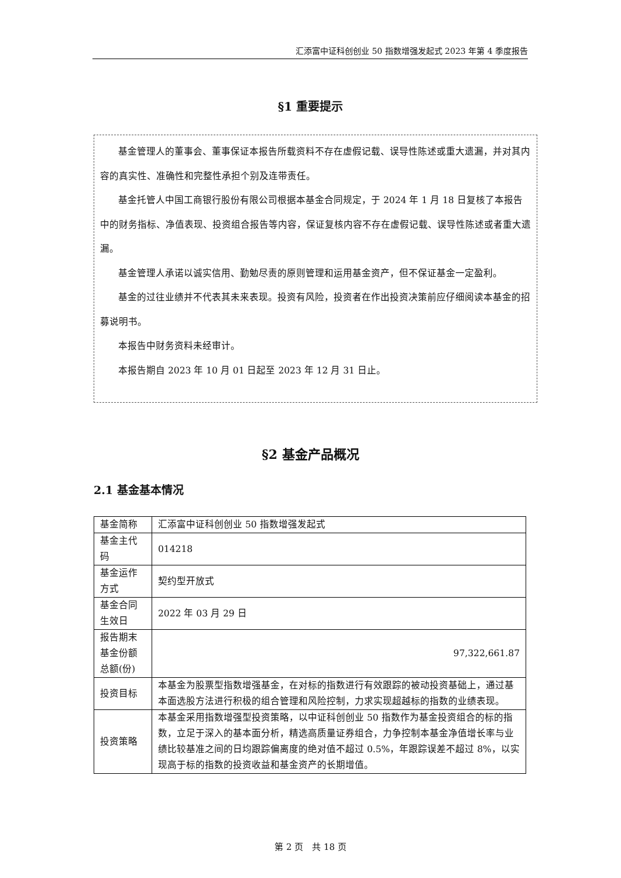汇添富中证科创创业 50 指数增强发起式 2023 年第 4 季度报告
§1 重要提示
基金管理人的董事会、董事保证本报告所载资料不存在虚假记载、误导性陈述或重大遗漏，并对其内容的真实性、准确性和完整性承担个别及连带责任。
基金托管人中国工商银行股份有限公司根据本基金合同规定，于 2024 年 1 月 18 日复核了本报告中的财务指标、净值表现、投资组合报告等内容，保证复核内容不存在虚假记载、误导性陈述或者重大遗漏。
基金管理人承诺以诚实信用、勤勉尽责的原则管理和运用基金资产，但不保证基金一定盈利。
基金的过往业绩并不代表其未来表现。投资有风险，投资者在作出投资决策前应仔细阅读本基金的招募说明书。
本报告中财务资料未经审计。
本报告期自 2023 年 10 月 01 日起至 2023 年 12 月 31 日止。
§2 基金产品概况
2.1 基金基本情况
| 基金简称 | 汇添富中证科创创业 50 指数增强发起式 |
| 基金主代码 | 014218 |
| 基金运作方式 | 契约型开放式 |
| 基金合同生效日 | 2022 年 03 月 29 日 |
| 报告期末基金份额总额(份) | 97,322,661.87 |
| 投资目标 | 本基金为股票型指数增强基金，在对标的指数进行有效跟踪的被动投资基础上，通过基本面选股方法进行积极的组合管理和风险控制，力求实现超越标的指数的业绩表现。 |
| 投资策略 | 本基金采用指数增强型投资策略，以中证科创创业 50 指数作为基金投资组合的标的指数，立足于深入的基本面分析，精选高质量证券组合，力争控制本基金净值增长率与业绩比较基准之间的日均跟踪偏离度的绝对值不超过 0.5%，年跟踪误差不超过 8%，以实现高于标的指数的投资收益和基金资产的长期增值。 |
第 2 页　共 18 页